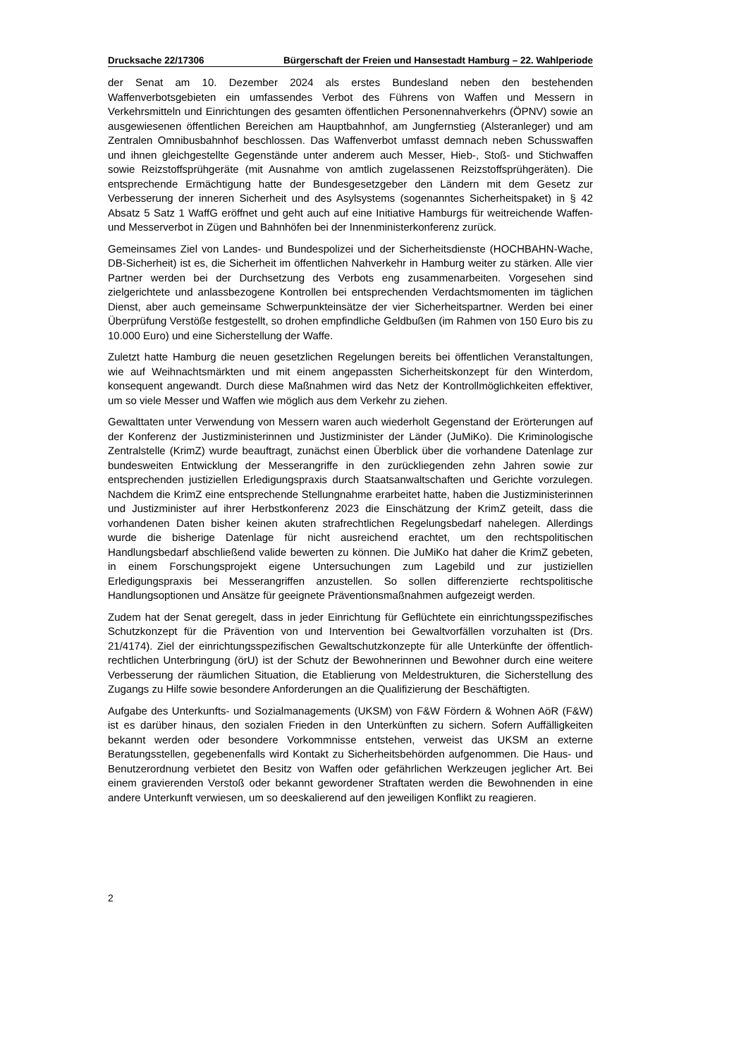Drucksache 22/17306 Bürgerschaft der Freien und Hansestadt Hamburg – 22. Wahlperiode
der Senat am 10. Dezember 2024 als erstes Bundesland neben den bestehenden Waffenverbotsgebieten ein umfassendes Verbot des Führens von Waffen und Messern in Verkehrsmitteln und Einrichtungen des gesamten öffentlichen Personennahverkehrs (ÖPNV) sowie an ausgewiesenen öffentlichen Bereichen am Hauptbahnhof, am Jungfernstieg (Alsteranleger) und am Zentralen Omnibusbahnhof beschlossen. Das Waffenverbot umfasst demnach neben Schusswaffen und ihnen gleichgestellte Gegenstände unter anderem auch Messer, Hieb-, Stoß- und Stichwaffen sowie Reizstoffsprühgeräte (mit Ausnahme von amtlich zugelassenen Reizstoffsprühgeräten). Die entsprechende Ermächtigung hatte der Bundesgesetzgeber den Ländern mit dem Gesetz zur Verbesserung der inneren Sicherheit und des Asylsystems (sogenanntes Sicherheitspaket) in § 42 Absatz 5 Satz 1 WaffG eröffnet und geht auch auf eine Initiative Hamburgs für weitreichende Waffen- und Messerverbot in Zügen und Bahnhöfen bei der Innenministerkonferenz zurück.
Gemeinsames Ziel von Landes- und Bundespolizei und der Sicherheitsdienste (HOCHBAHN-Wache, DB-Sicherheit) ist es, die Sicherheit im öffentlichen Nahverkehr in Hamburg weiter zu stärken. Alle vier Partner werden bei der Durchsetzung des Verbots eng zusammenarbeiten. Vorgesehen sind zielgerichtete und anlassbezogene Kontrollen bei entsprechenden Verdachtsmomenten im täglichen Dienst, aber auch gemeinsame Schwerpunkteinsätze der vier Sicherheitspartner. Werden bei einer Überprüfung Verstöße festgestellt, so drohen empfindliche Geldbußen (im Rahmen von 150 Euro bis zu 10.000 Euro) und eine Sicherstellung der Waffe.
Zuletzt hatte Hamburg die neuen gesetzlichen Regelungen bereits bei öffentlichen Veranstaltungen, wie auf Weihnachtsmärkten und mit einem angepassten Sicherheitskonzept für den Winterdom, konsequent angewandt. Durch diese Maßnahmen wird das Netz der Kontrollmöglichkeiten effektiver, um so viele Messer und Waffen wie möglich aus dem Verkehr zu ziehen.
Gewalttaten unter Verwendung von Messern waren auch wiederholt Gegenstand der Erörterungen auf der Konferenz der Justizministerinnen und Justizminister der Länder (JuMiKo). Die Kriminologische Zentralstelle (KrimZ) wurde beauftragt, zunächst einen Überblick über die vorhandene Datenlage zur bundesweiten Entwicklung der Messerangriffe in den zurückliegenden zehn Jahren sowie zur entsprechenden justiziellen Erledigungspraxis durch Staatsanwaltschaften und Gerichte vorzulegen. Nachdem die KrimZ eine entsprechende Stellungnahme erarbeitet hatte, haben die Justizministerinnen und Justizminister auf ihrer Herbstkonferenz 2023 die Einschätzung der KrimZ geteilt, dass die vorhandenen Daten bisher keinen akuten strafrechtlichen Regelungsbedarf nahelegen. Allerdings wurde die bisherige Datenlage für nicht ausreichend erachtet, um den rechtspolitischen Handlungsbedarf abschließend valide bewerten zu können. Die JuMiKo hat daher die KrimZ gebeten, in einem Forschungsprojekt eigene Untersuchungen zum Lagebild und zur justiziellen Erledigungspraxis bei Messerangriffen anzustellen. So sollen differenzierte rechtspolitische Handlungsoptionen und Ansätze für geeignete Präventionsmaßnahmen aufgezeigt werden.
Zudem hat der Senat geregelt, dass in jeder Einrichtung für Geflüchtete ein einrichtungsspezifisches Schutzkonzept für die Prävention von und Intervention bei Gewaltvorfällen vorzuhalten ist (Drs. 21/4174). Ziel der einrichtungsspezifischen Gewaltschutzkonzepte für alle Unterkünfte der öffentlich-rechtlichen Unterbringung (örU) ist der Schutz der Bewohnerinnen und Bewohner durch eine weitere Verbesserung der räumlichen Situation, die Etablierung von Meldestrukturen, die Sicherstellung des Zugangs zu Hilfe sowie besondere Anforderungen an die Qualifizierung der Beschäftigten.
Aufgabe des Unterkunfts- und Sozialmanagements (UKSM) von F&W Fördern & Wohnen AöR (F&W) ist es darüber hinaus, den sozialen Frieden in den Unterkünften zu sichern. Sofern Auffälligkeiten bekannt werden oder besondere Vorkommnisse entstehen, verweist das UKSM an externe Beratungsstellen, gegebenenfalls wird Kontakt zu Sicherheitsbehörden aufgenommen. Die Haus- und Benutzerordnung verbietet den Besitz von Waffen oder gefährlichen Werkzeugen jeglicher Art. Bei einem gravierenden Verstoß oder bekannt gewordener Straftaten werden die Bewohnenden in eine andere Unterkunft verwiesen, um so deeskalierend auf den jeweiligen Konflikt zu reagieren.
2